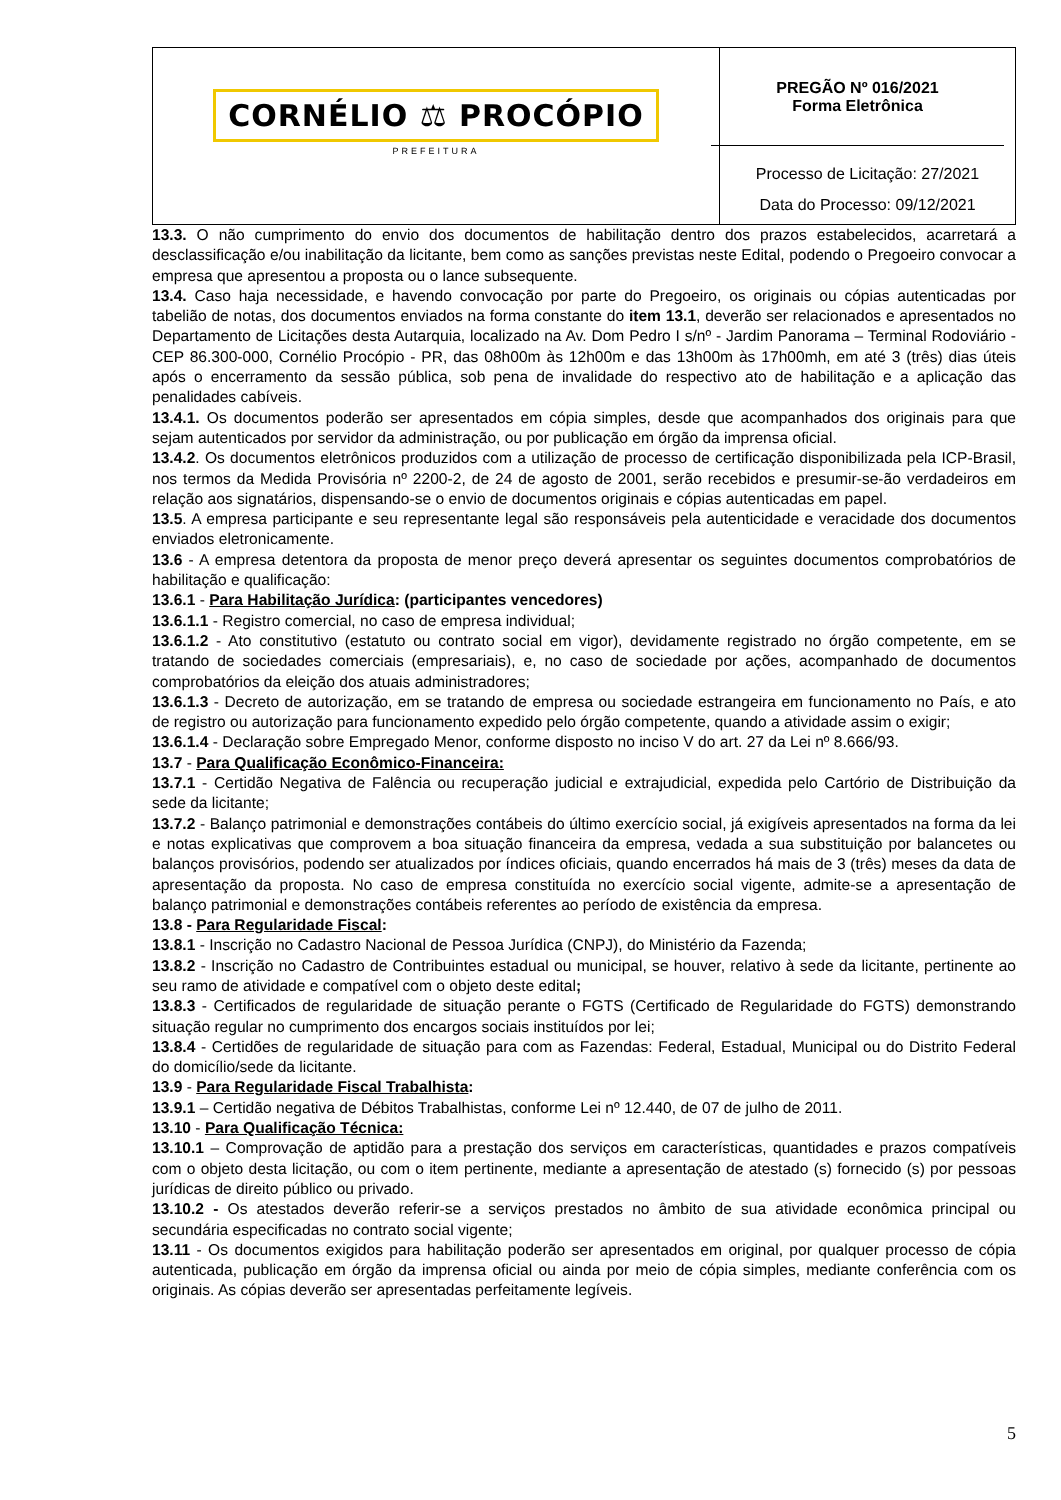| CORNÉLIO ⚖ PROCÓPIO PREFEITURA | PREGÃO Nº 016/2021 Forma Eletrônica Processo de Licitação: 27/2021 Data do Processo: 09/12/2021 |
13.3. O não cumprimento do envio dos documentos de habilitação dentro dos prazos estabelecidos, acarretará a desclassificação e/ou inabilitação da licitante, bem como as sanções previstas neste Edital, podendo o Pregoeiro convocar a empresa que apresentou a proposta ou o lance subsequente.
13.4. Caso haja necessidade, e havendo convocação por parte do Pregoeiro, os originais ou cópias autenticadas por tabelião de notas, dos documentos enviados na forma constante do item 13.1, deverão ser relacionados e apresentados no Departamento de Licitações desta Autarquia, localizado na Av. Dom Pedro I s/nº - Jardim Panorama – Terminal Rodoviário - CEP 86.300-000, Cornélio Procópio - PR, das 08h00m às 12h00m e das 13h00m às 17h00mh, em até 3 (três) dias úteis após o encerramento da sessão pública, sob pena de invalidade do respectivo ato de habilitação e a aplicação das penalidades cabíveis.
13.4.1. Os documentos poderão ser apresentados em cópia simples, desde que acompanhados dos originais para que sejam autenticados por servidor da administração, ou por publicação em órgão da imprensa oficial.
13.4.2. Os documentos eletrônicos produzidos com a utilização de processo de certificação disponibilizada pela ICP-Brasil, nos termos da Medida Provisória nº 2200-2, de 24 de agosto de 2001, serão recebidos e presumir-se-ão verdadeiros em relação aos signatários, dispensando-se o envio de documentos originais e cópias autenticadas em papel.
13.5. A empresa participante e seu representante legal são responsáveis pela autenticidade e veracidade dos documentos enviados eletronicamente.
13.6 - A empresa detentora da proposta de menor preço deverá apresentar os seguintes documentos comprobatórios de habilitação e qualificação:
13.6.1 - Para Habilitação Jurídica: (participantes vencedores)
13.6.1.1 - Registro comercial, no caso de empresa individual;
13.6.1.2 - Ato constitutivo (estatuto ou contrato social em vigor), devidamente registrado no órgão competente, em se tratando de sociedades comerciais (empresariais), e, no caso de sociedade por ações, acompanhado de documentos comprobatórios da eleição dos atuais administradores;
13.6.1.3 - Decreto de autorização, em se tratando de empresa ou sociedade estrangeira em funcionamento no País, e ato de registro ou autorização para funcionamento expedido pelo órgão competente, quando a atividade assim o exigir;
13.6.1.4 - Declaração sobre Empregado Menor, conforme disposto no inciso V do art. 27 da Lei nº 8.666/93.
13.7 - Para Qualificação Econômico-Financeira:
13.7.1 - Certidão Negativa de Falência ou recuperação judicial e extrajudicial, expedida pelo Cartório de Distribuição da sede da licitante;
13.7.2 - Balanço patrimonial e demonstrações contábeis do último exercício social, já exigíveis apresentados na forma da lei e notas explicativas que comprovem a boa situação financeira da empresa, vedada a sua substituição por balancetes ou balanços provisórios, podendo ser atualizados por índices oficiais, quando encerrados há mais de 3 (três) meses da data de apresentação da proposta. No caso de empresa constituída no exercício social vigente, admite-se a apresentação de balanço patrimonial e demonstrações contábeis referentes ao período de existência da empresa.
13.8 - Para Regularidade Fiscal:
13.8.1 - Inscrição no Cadastro Nacional de Pessoa Jurídica (CNPJ), do Ministério da Fazenda;
13.8.2 - Inscrição no Cadastro de Contribuintes estadual ou municipal, se houver, relativo à sede da licitante, pertinente ao seu ramo de atividade e compatível com o objeto deste edital;
13.8.3 - Certificados de regularidade de situação perante o FGTS (Certificado de Regularidade do FGTS) demonstrando situação regular no cumprimento dos encargos sociais instituídos por lei;
13.8.4 - Certidões de regularidade de situação para com as Fazendas: Federal, Estadual, Municipal ou do Distrito Federal do domicílio/sede da licitante.
13.9 - Para Regularidade Fiscal Trabalhista:
13.9.1 – Certidão negativa de Débitos Trabalhistas, conforme Lei nº 12.440, de 07 de julho de 2011.
13.10 - Para Qualificação Técnica:
13.10.1 – Comprovação de aptidão para a prestação dos serviços em características, quantidades e prazos compatíveis com o objeto desta licitação, ou com o item pertinente, mediante a apresentação de atestado (s) fornecido (s) por pessoas jurídicas de direito público ou privado.
13.10.2 - Os atestados deverão referir-se a serviços prestados no âmbito de sua atividade econômica principal ou secundária especificadas no contrato social vigente;
13.11 - Os documentos exigidos para habilitação poderão ser apresentados em original, por qualquer processo de cópia autenticada, publicação em órgão da imprensa oficial ou ainda por meio de cópia simples, mediante conferência com os originais. As cópias deverão ser apresentadas perfeitamente legíveis.
5